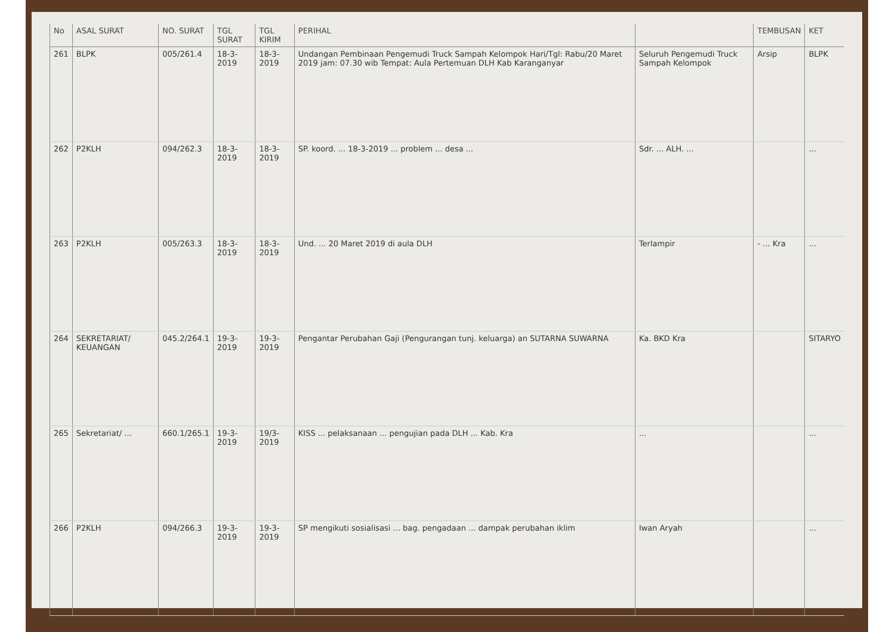| No | ASAL SURAT | NO. SURAT | TGL SURAT | TGL KIRIM | PERIHAL | | TEMBUSAN | KET |
| --- | --- | --- | --- | --- | --- | --- | --- | --- |
| 261 | BLPK | 005/261.4 | 18-3-2019 | 18-3-2019 | Undangan Pembinaan Pengemudi Truck Sampah Kelompok Hari/Tgl: Rabu/20 Maret 2019 jam: 07.30 wib Tempat: Aula Pertemuan DLH Kab Karanganyar | Seluruh Pengemudi Truck Sampah Kelompok | Arsip | BLPK |
| 262 | P2KLH | 094/262.3 | 18-3-2019 | 18-3-2019 | SP. koord. ... 18-3-2019 ... problem ... desa ... | Sdr. ... ALH. ... | | ... |
| 263 | P2KLH | 005/263.3 | 18-3-2019 | 18-3-2019 | Und. ... 20 Maret 2019 di aula DLH | Terlampir | - ... Kra | ... |
| 264 | SEKRETARIAT/ KEUANGAN | 045.2/264.1 | 19-3-2019 | 19-3-2019 | Pengantar Perubahan Gaji (Pengurangan tunj. keluarga) an SUTARNA SUWARNA | Ka. BKD Kra | | SITARYO |
| 265 | Sekretariat/ ... | 660.1/265.1 | 19-3-2019 | 19/3-2019 | KISS ... pelaksanaan ... pengujian pada DLH ... Kab. Kra | ... | | ... |
| 266 | P2KLH | 094/266.3 | 19-3-2019 | 19-3-2019 | SP mengikuti sosialisasi ... bag. pengadaan ... dampak perubahan iklim | Iwan Aryah | | ... |